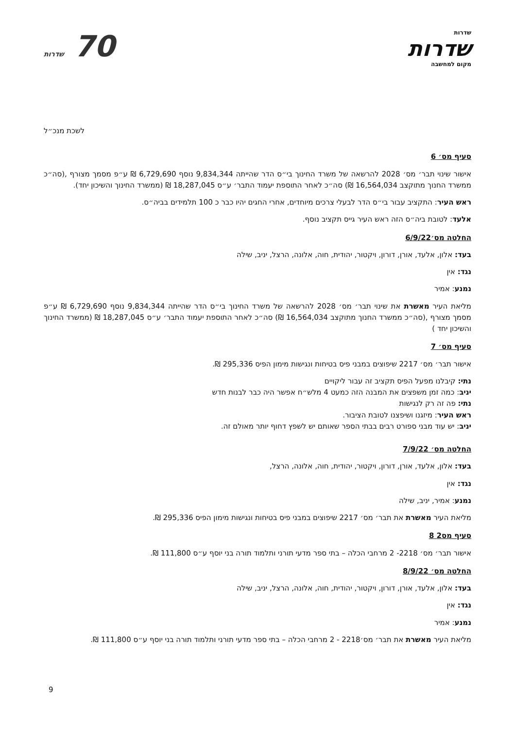שדרות
שדרות
מקום למחשבה
70 שדרות
לשכת מנכ״ל
סעיף מס׳ 6
אישור שינוי תבר׳ מס׳ 2028 להרשאה של משרד החינוך בי״ס הדר שהייתה 9,834,344 נוסף 6,729,690 ₪ ע״פ מסמך מצורף ,(סה״כ ממשרד החנוך מתוקצב 16,564,034 ₪) סה״כ לאחר התוספת יעמוד התבר׳ ע״ס 18,287,045 ₪ (ממשרד החינוך והשיכון יחד).
ראש העיר: התקציב עבור בי״ס הדר לבעלי צרכים מיוחדים, אחרי החגים יהיו כבר כ 100 תלמידים בביה״ס.
אלעד: לטובת ביה״ס הזה ראש העיר גייס תקציב נוסף.
החלטה מס׳6/9/22
בעד: אלון, אלעד, אורן, דורון, ויקטור, יהודית, חוה, אלונה, הרצל, יניב, שילה
נגד: אין
נמנע: אמיר
מליאת העיר מאשרת את שינוי תבר׳ מס׳ 2028 להרשאה של משרד החינוך בי״ס הדר שהייתה 9,834,344 נוסף 6,729,690 ₪ ע״פ מסמך מצורף ,(סה״כ ממשרד החנוך מתוקצב 16,564,034 ₪) סה״כ לאחר התוספת יעמוד התבר׳ ע״ס 18,287,045 ₪ (ממשרד החינוך והשיכון יחד )
סעיף מס׳ 7
אישור תבר׳ מס׳ 2217 שיפוצים במבני פיס בטיחות ונגישות מימון הפיס 295,336 ₪.
נתי: קיבלנו מפעל הפיס תקציב זה עבור ליקויים
יניב: כמה זמן משפצים את המבנה הזה כמעט 4 מלש״ח אפשר היה כבר לבנות חדש
נתי: פה זה רק לנגישות
ראש העיר: מיזגנו ושיפצנו לטובת הציבור.
יניב: יש עוד מבני ספורט רבים בבתי הספר שאותם יש לשפץ דחוף יותר מאולם זה.
החלטה מס׳ 7/9/22
בעד: אלון, אלעד, אורן, דורון, ויקטור, יהודית, חוה, אלונה, הרצל,
נגד: אין
נמנע: אמיר, יניב, שילה
מליאת העיר מאשרת את תבר׳ מס׳ 2217 שיפוצים במבני פיס בטיחות ונגישות מימון הפיס 295,336 ₪.
סעיף מס2 8
אישור תבר׳ מס׳ 2218- 2 מרחבי הכלה – בתי ספר מדעי תורני ותלמוד תורה בני יוסף ע״ס 111,800 ₪.
החלטה מס׳ 8/9/22
בעד: אלון, אלעד, אורן, דורון, ויקטור, יהודית, חוה, אלונה, הרצל, יניב, שילה
נגד: אין
נמנע: אמיר
מליאת העיר מאשרת את תבר׳ מס׳2218 - 2 מרחבי הכלה – בתי ספר מדעי תורני ותלמוד תורה בני יוסף ע״ס 111,800 ₪.
9